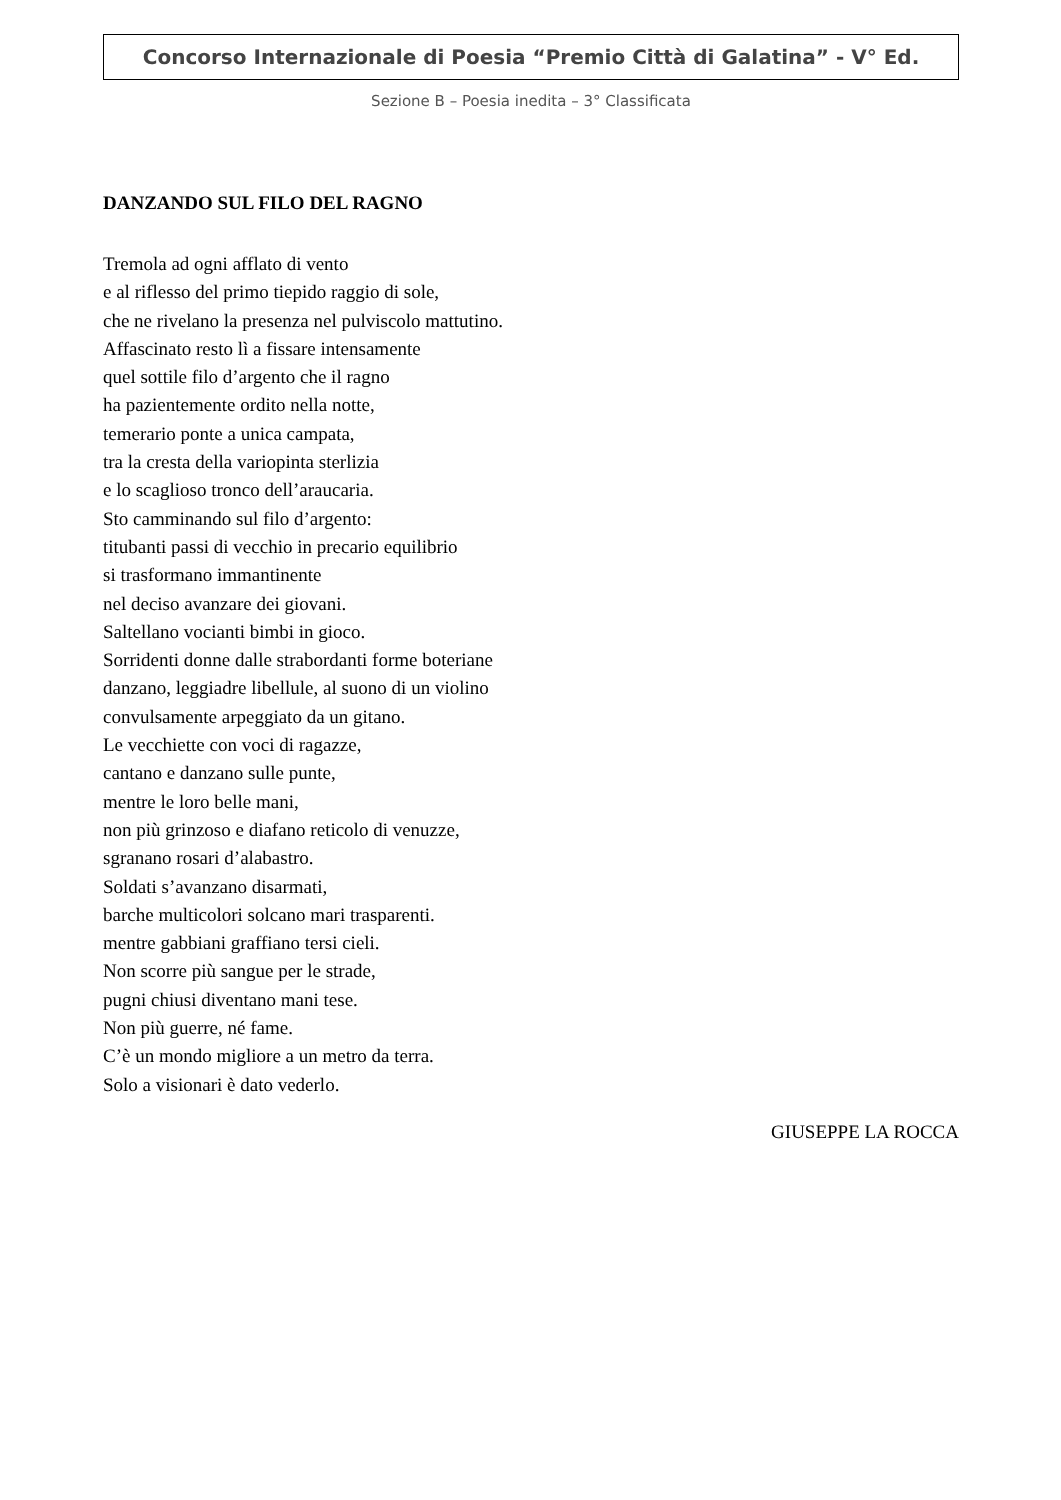Concorso Internazionale di Poesia “Premio Città di Galatina” - V° Ed.
Sezione B – Poesia inedita – 3° Classificata
DANZANDO SUL FILO DEL RAGNO
Tremola ad ogni afflato di vento
e al riflesso del primo tiepido raggio di sole,
che ne rivelano la presenza nel pulviscolo mattutino.
Affascinato resto lì a fissare intensamente
quel sottile filo d’argento che il ragno
ha pazientemente ordito nella notte,
temerario ponte a unica campata,
tra la cresta della variopinta sterlizia
e lo scaglioso tronco dell’araucaria.
Sto camminando sul filo d’argento:
titubanti passi di vecchio in precario equilibrio
si trasformano immantinente
nel deciso avanzare dei giovani.
Saltellano vocianti bimbi in gioco.
Sorridenti donne dalle strabordanti forme boteriane
danzano, leggiadre libellule, al suono di un violino
convulsamente arpeggiato da un gitano.
Le vecchiette con voci di ragazze,
cantano e danzano sulle punte,
mentre le loro belle mani,
non più grinzoso e diafano reticolo di venuzze,
sgranano rosari d’alabastro.
Soldati s’avanzano disarmati,
barche multicolori solcano mari trasparenti.
mentre gabbiani graffiano tersi cieli.
Non scorre più sangue per le strade,
pugni chiusi diventano mani tese.
Non più guerre, né fame.
C’è un mondo migliore a un metro da terra.
Solo a visionari è dato vederlo.
GIUSEPPE LA ROCCA